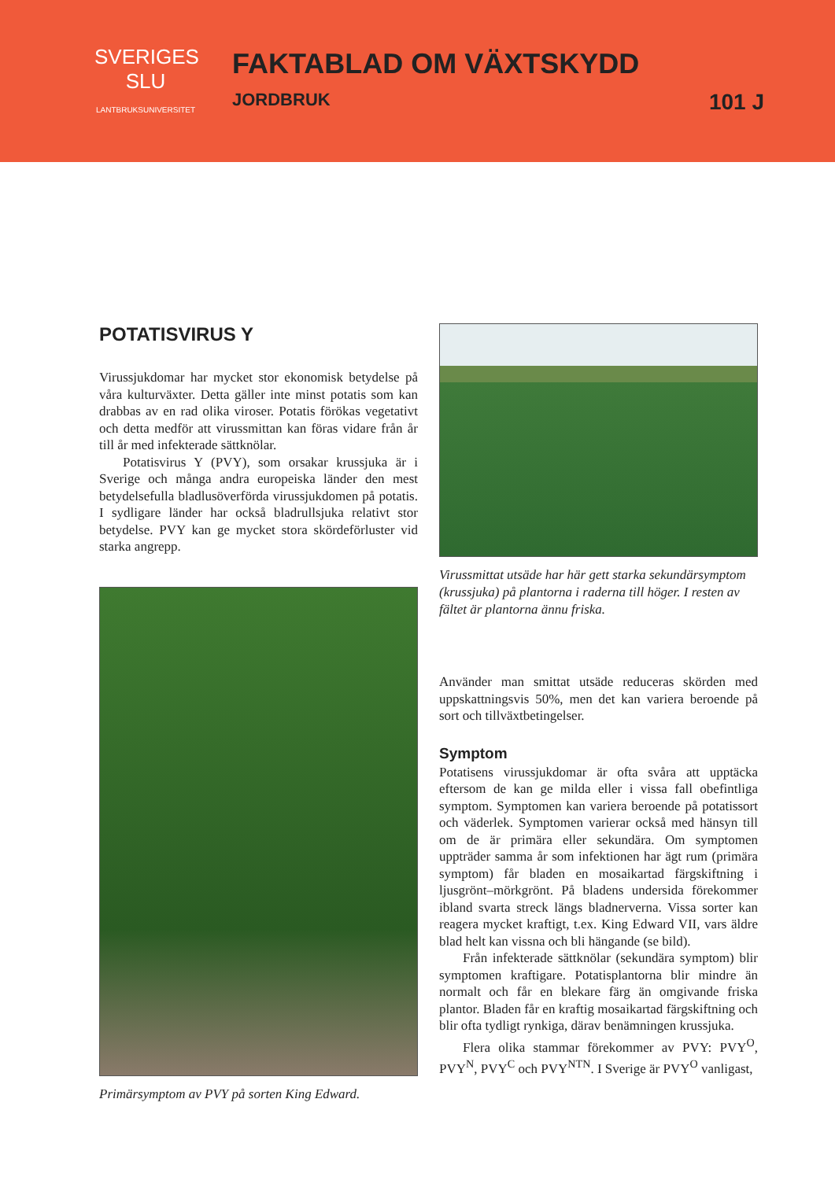SVERIGES
SLU
LANTBRUKSUNIVERSITET
FAKTABLAD OM VÄXTSKYDD
JORDBRUK 101 J
POTATISVIRUS Y
Virussjukdomar har mycket stor ekonomisk betydelse på våra kulturväxter. Detta gäller inte minst potatis som kan drabbas av en rad olika viroser. Potatis förökas vegetativt och detta medför att virussmittan kan föras vidare från år till år med infekterade sättknölar.
Potatisvirus Y (PVY), som orsakar krussjuka är i Sverige och många andra europeiska länder den mest betydelsefulla bladlusöverförda virussjukdomen på potatis. I sydligare länder har också bladrullsjuka relativt stor betydelse. PVY kan ge mycket stora skördeförluster vid starka angrepp.
Primärsymptom av PVY på sorten King Edward.
Virussmittat utsäde har här gett starka sekundärsymptom (krussjuka) på plantorna i raderna till höger. I resten av fältet är plantorna ännu friska.
Använder man smittat utsäde reduceras skörden med uppskattningsvis 50%, men det kan variera beroende på sort och tillväxtbetingelser.
Symptom
Potatisens virussjukdomar är ofta svåra att upptäcka eftersom de kan ge milda eller i vissa fall obefintliga symptom. Symptomen kan variera beroende på potatissort och väderlek. Symptomen varierar också med hänsyn till om de är primära eller sekundära. Om symptomen uppträder samma år som infektionen har ägt rum (primära symptom) får bladen en mosaikartad färgskiftning i ljusgrönt–mörkgrönt. På bladens undersida förekommer ibland svarta streck längs bladnerverna. Vissa sorter kan reagera mycket kraftigt, t.ex. King Edward VII, vars äldre blad helt kan vissna och bli hängande (se bild).
Från infekterade sättknölar (sekundära symptom) blir symptomen kraftigare. Potatisplantorna blir mindre än normalt och får en blekare färg än omgivande friska plantor. Bladen får en kraftig mosaikartad färgskiftning och blir ofta tydligt rynkiga, därav benämningen krussjuka.
Flera olika stammar förekommer av PVY: PVY<sup>O</sup>, PVY<sup>N</sup>, PVY<sup>C</sup> och PVY<sup>NTN</sup>. I Sverige är PVY<sup>O</sup> vanligast,